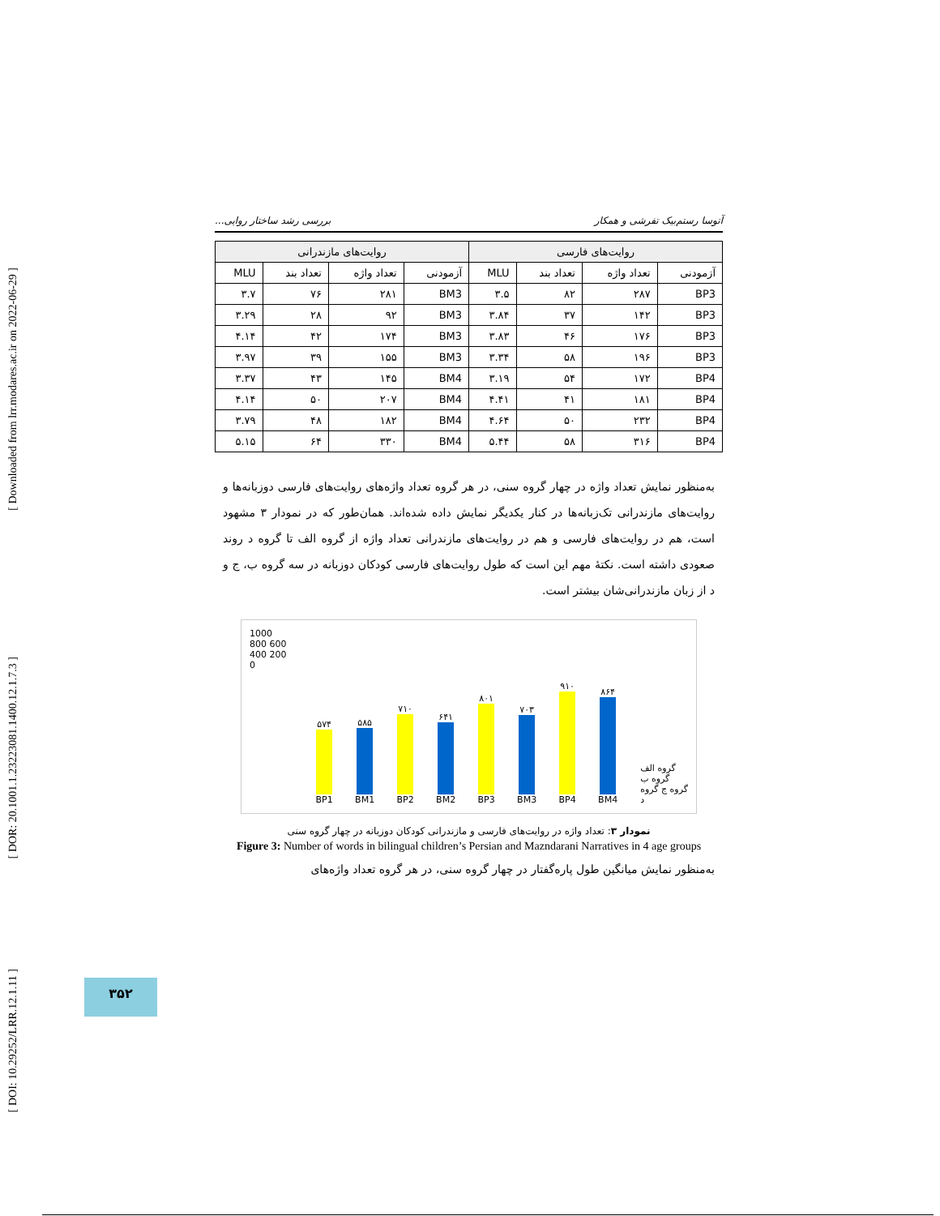[ Downloaded from lrr.modares.ac.ir on 2022-06-29 ]
[ DOR: 20.1001.1.23223081.1400.12.1.7.3 ]
[ DOI: 10.29252/LRR.12.1.11 ]
آتوسا رستم‌بیک تفرشی و همکار بررسی رشد ساختار روایی...
| روایت‌های فارسی | | | | روایت‌های مازندرانی | | | |
| --- | --- | --- | --- | --- | --- | --- | --- |
| آزمودنی | تعداد واژه | تعداد بند | MLU | آزمودنی | تعداد واژه | تعداد بند | MLU |
| BP3 | ۲۸۷ | ۸۲ | ۳.۵ | BM3 | ۲۸۱ | ۷۶ | ۳.۷ |
| BP3 | ۱۴۲ | ۳۷ | ۳.۸۴ | BM3 | ۹۲ | ۲۸ | ۳.۲۹ |
| BP3 | ۱۷۶ | ۴۶ | ۳.۸۳ | BM3 | ۱۷۴ | ۴۲ | ۴.۱۴ |
| BP3 | ۱۹۶ | ۵۸ | ۳.۳۴ | BM3 | ۱۵۵ | ۳۹ | ۳.۹۷ |
| BP4 | ۱۷۲ | ۵۴ | ۳.۱۹ | BM4 | ۱۴۵ | ۴۳ | ۳.۳۷ |
| BP4 | ۱۸۱ | ۴۱ | ۴.۴۱ | BM4 | ۲۰۷ | ۵۰ | ۴.۱۴ |
| BP4 | ۲۳۲ | ۵۰ | ۴.۶۴ | BM4 | ۱۸۲ | ۴۸ | ۳.۷۹ |
| BP4 | ۳۱۶ | ۵۸ | ۵.۴۴ | BM4 | ۳۳۰ | ۶۴ | ۵.۱۵ |
به‌منظور نمایش تعداد واژه در چهار گروه سنی، در هر گروه تعداد واژه‌های روایت‌های فارسی دوزبانه‌ها و روایت‌های مازندرانی تک‌زبانه‌ها در کنار یکدیگر نمایش داده شده‌اند. همان‌طور که در نمودار ۳ مشهود است، هم در روایت‌های فارسی و هم در روایت‌های مازندرانی تعداد واژه از گروه الف تا گروه د روند صعودی داشته است. نکتهٔ مهم این است که طول روایت‌های فارسی کودکان دوزبانه در سه گروه ب، ج و د از زبان مازندرانی‌شان بیشتر است.
1000 800 600 400 200 0
۵۷۴
BP1
۵۸۵
BM1
۷۱۰
BP2
۶۴۱
BM2
۸۰۱
BP3
۷۰۳
BM3
۹۱۰
BP4
۸۶۴
BM4
گروه الف گروه ب گروه ج گروه د
نمودار ۳: تعداد واژه در روایت‌های فارسی و مازندرانی کودکان دوزبانه در چهار گروه سنی
Figure 3: Number of words in bilingual children’s Persian and Mazndarani Narratives in 4 age groups
به‌منظور نمایش میانگین طول پاره‌گفتار در چهار گروه سنی، در هر گروه تعداد واژه‌های
۳۵۲